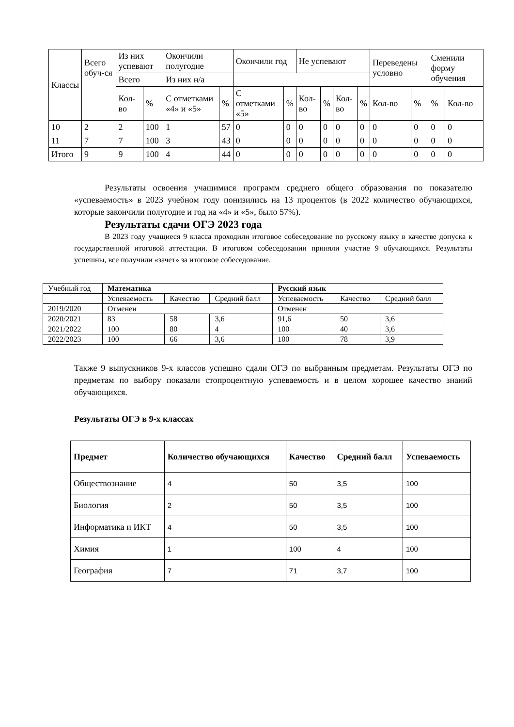| Классы | Всего обуч-ся | Из них успевают | | Окончили полугодие | | Окончили год | | Не успевают | | | | Переведены условно | | Сменили форму обучения | |
| | | | | Всего | | Из них н/а | | | | | | | | | |
| | | Кол-во | % | С отметками «4» и «5» | % | С отметками «5» | % | Кол-во | % | Кол-во | % | Кол-во | % | % | Кол-во |
| 10 | 2 | 2 | 100 | 1 | 57 | 0 | 0 | 0 | 0 | 0 | 0 | 0 | 0 | 0 | 0 |
| 11 | 7 | 7 | 100 | 3 | 43 | 0 | 0 | 0 | 0 | 0 | 0 | 0 | 0 | 0 | 0 |
| Итого | 9 | 9 | 100 | 4 | 44 | 0 | 0 | 0 | 0 | 0 | 0 | 0 | 0 | 0 | 0 |
Результаты освоения учащимися программ среднего общего образования по показателю «успеваемость» в 2023 учебном году понизились на 13 процентов (в 2022 количество обучающихся, которые закончили полугодие и год на «4» и «5», было 57%).
Результаты сдачи ОГЭ 2023 года
В 2023 году учащиеся 9 класса проходили итоговое собеседование по русскому языку в качестве допуска к государственной итоговой аттестации. В итоговом собеседовании приняли участие 9 обучающихся. Результаты успешны, все получили «зачет» за итоговое собеседование.
| Учебный год | Математика | | | Русский язык | | |
| | Успеваемость | Качество | Средний балл | Успеваемость | Качество | Средний балл |
| 2019/2020 | Отменен | | | Отменен | | |
| 2020/2021 | 83 | 58 | 3,6 | 91,6 | 50 | 3,6 |
| 2021/2022 | 100 | 80 | 4 | 100 | 40 | 3,6 |
| 2022/2023 | 100 | 66 | 3,6 | 100 | 78 | 3,9 |
Также 9 выпускников 9-х классов успешно сдали ОГЭ по выбранным предметам. Результаты ОГЭ по предметам по выбору показали стопроцентную успеваемость и в целом хорошее качество знаний обучающихся.
Результаты ОГЭ в 9-х классах
| Предмет | Количество обучающихся | Качество | Средний балл | Успеваемость |
| --- | --- | --- | --- | --- |
| Обществознание | 4 | 50 | 3,5 | 100 |
| Биология | 2 | 50 | 3,5 | 100 |
| Информатика и ИКТ | 4 | 50 | 3,5 | 100 |
| Химия | 1 | 100 | 4 | 100 |
| География | 7 | 71 | 3,7 | 100 |